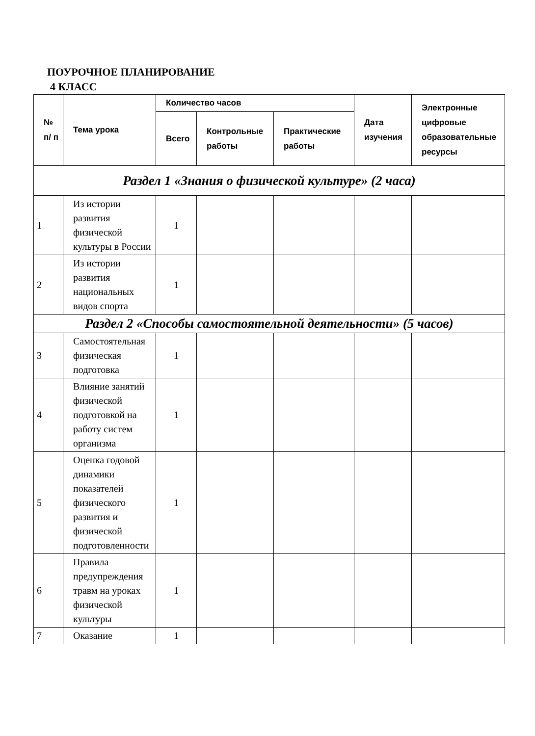ПОУРОЧНОЕ ПЛАНИРОВАНИЕ
4 КЛАСС
| № п/ п | Тема урока | Количество часов | | | Дата изучения | Электронные цифровые образовательные ресурсы |
| --- | --- | --- | --- | --- | --- | --- |
| | | Всего | Контрольные работы | Практические работы | | |
| Раздел 1 «Знания о физической культуре» (2 часа) | | | | | | |
| 1 | Из истории развития физической культуры в России | 1 | | | | |
| 2 | Из истории развития национальных видов спорта | 1 | | | | |
| Раздел 2 «Способы самостоятельной деятельности» (5 часов) | | | | | | |
| 3 | Самостоятельная физическая подготовка | 1 | | | | |
| 4 | Влияние занятий физической подготовкой на работу систем организма | 1 | | | | |
| 5 | Оценка годовой динамики показателей физического развития и физической подготовленности | 1 | | | | |
| 6 | Правила предупреждения травм на уроках физической культуры | 1 | | | | |
| 7 | Оказание | 1 | | | | |